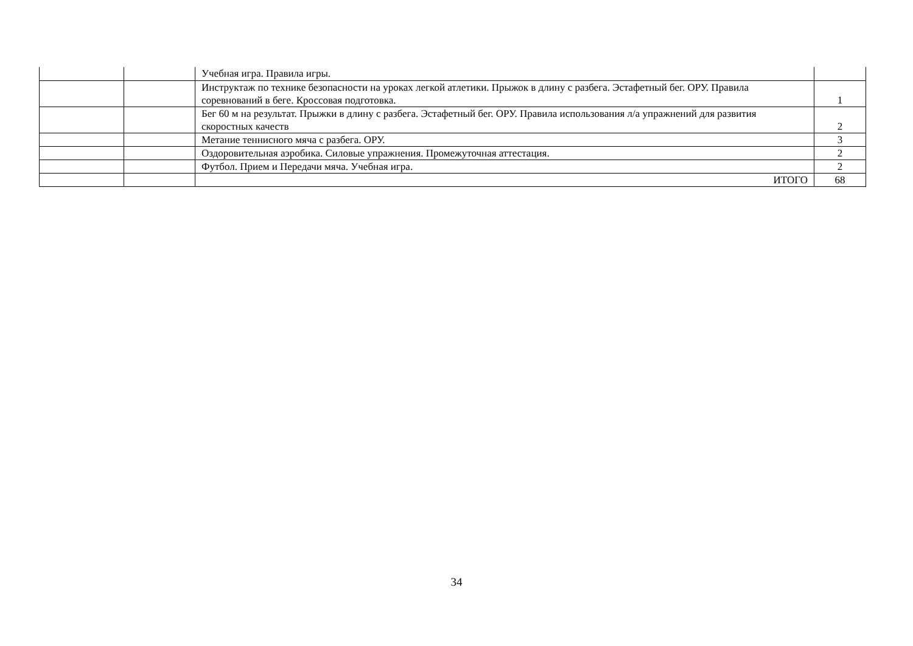| | | Учебная игра. Правила игры. | |
| | | Инструктаж по технике безопасности на уроках легкой атлетики. Прыжок в длину с разбега. Эстафетный бег. ОРУ. Правила соревнований в беге. Кроссовая подготовка. | 1 |
| | | Бег 60 м на результат. Прыжки в длину с разбега. Эстафетный бег. ОРУ. Правила использования л/а упражнений для развития скоростных качеств | 2 |
| | | Метание теннисного мяча с разбега. ОРУ. | 3 |
| | | Оздоровительная аэробика. Силовые упражнения. Промежуточная аттестация. | 2 |
| | | Футбол. Прием и Передачи мяча. Учебная игра. | 2 |
| | | ИТОГО | 68 |
34